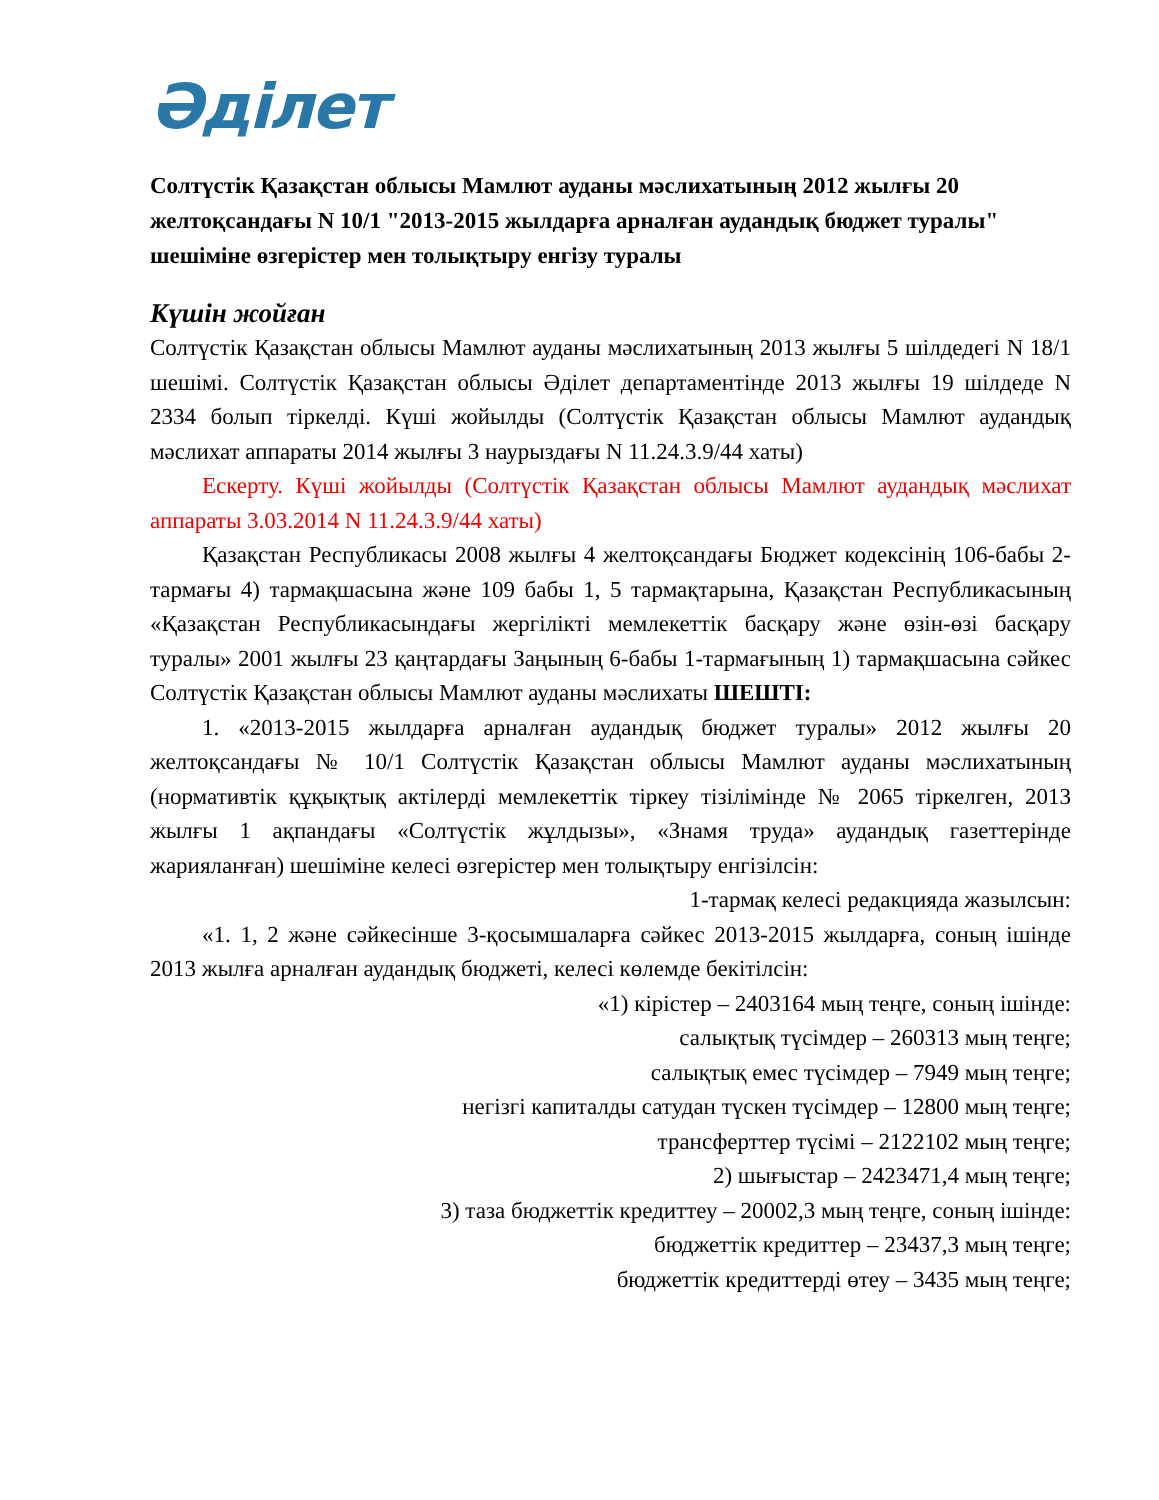Әділет
Солтүстік Қазақстан облысы Мамлют ауданы мәслихатының 2012 жылғы 20 желтоқсандағы N 10/1 "2013-2015 жылдарға арналған аудандық бюджет туралы" шешiмiне өзгерiстер мен толықтыру енгiзу туралы
Күшін жойған
Солтүстік Қазақстан облысы Мамлют ауданы мәслихатының 2013 жылғы 5 шілдедегі N 18/1 шешімі. Солтүстік Қазақстан облысы Әділет департаментінде 2013 жылғы 19 шілдеде N 2334 болып тіркелді. Күші жойылды (Солтүстік Қазақстан облысы Мамлют аудандық мәслихат аппараты 2014 жылғы 3 наурыздағы N 11.24.3.9/44 хаты)
Ескерту. Күші жойылды (Солтүстік Қазақстан облысы Мамлют аудандық мәслихат аппараты 3.03.2014 N 11.24.3.9/44 хаты)
Қазақстан Республикасы 2008 жылғы 4 желтоқсандағы Бюджет кодексінің 106-бабы 2-тармағы 4) тармақшасына және 109 бабы 1, 5 тармақтарына, Қазақстан Республикасының «Қазақстан Республикасындағы жергілікті мемлекеттік басқару және өзін-өзі басқару туралы» 2001 жылғы 23 қаңтардағы Заңының 6-бабы 1-тармағының 1) тармақшасына сәйкес Солтүстік Қазақстан облысы Мамлют ауданы мәслихаты ШЕШТІ:
1. «2013-2015 жылдарға арналған аудандық бюджет туралы» 2012 жылғы 20 желтоқсандағы № 10/1 Солтүстік Қазақстан облысы Мамлют ауданы мәслихатының (нормативтік құқықтық актілерді мемлекеттік тіркеу тізілімінде № 2065 тіркелген, 2013 жылғы 1 ақпандағы «Солтүстік жұлдызы», «Знамя труда» аудандық газеттерінде жарияланған) шешіміне келесі өзгерістер мен толықтыру енгізілсін:
1-тармақ келесі редакцияда жазылсын:
«1. 1, 2 және сәйкесінше 3-қосымшаларға сәйкес 2013-2015 жылдарға, соның ішінде 2013 жылға арналған аудандық бюджеті, келесі көлемде бекітілсін:
«1) кірістер – 2403164 мың теңге, соның ішінде:
салықтық түсімдер – 260313 мың теңге;
салықтық емес түсімдер – 7949 мың теңге;
негізгі капиталды сатудан түскен түсімдер – 12800 мың теңге;
трансферттер түсімі – 2122102 мың теңге;
2) шығыстар – 2423471,4 мың теңге;
3) таза бюджеттік кредиттеу – 20002,3 мың теңге, соның ішінде:
бюджеттік кредиттер – 23437,3 мың теңге;
бюджеттік кредиттерді өтеу – 3435 мың теңге;